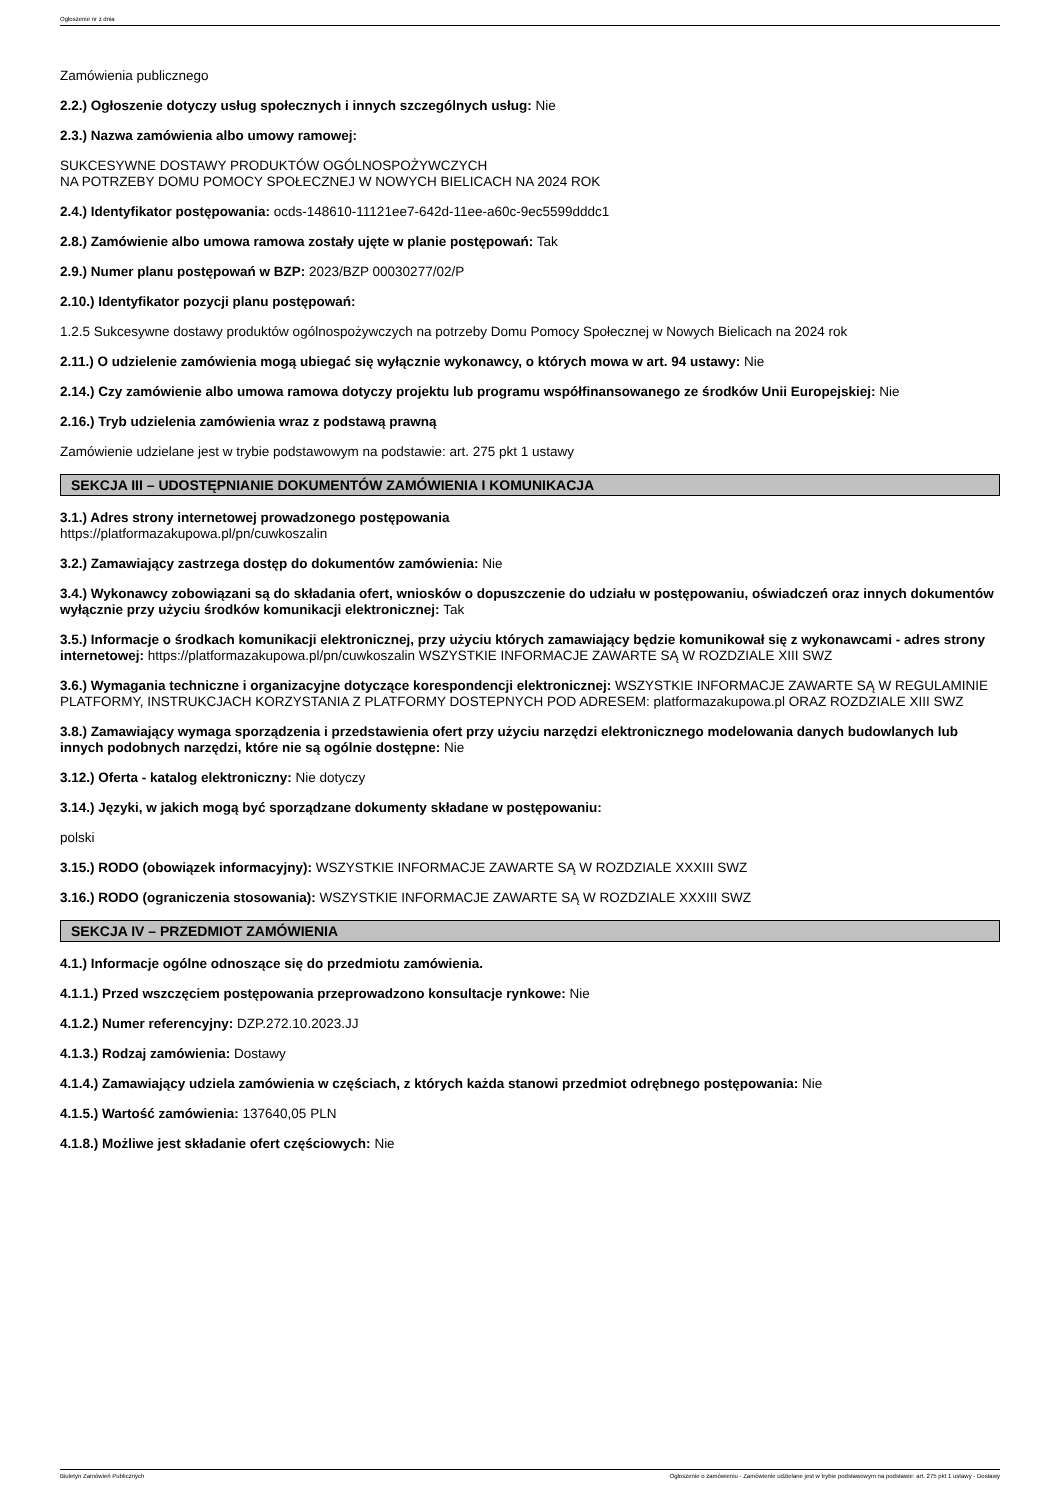Ogłoszenie nr z dnia
Zamówienia publicznego
2.2.) Ogłoszenie dotyczy usług społecznych i innych szczególnych usług: Nie
2.3.) Nazwa zamówienia albo umowy ramowej:
SUKCESYWNE DOSTAWY PRODUKTÓW OGÓLNOSPOŻYWCZYCH
NA POTRZEBY DOMU POMOCY SPOŁECZNEJ W NOWYCH BIELICACH NA 2024 ROK
2.4.) Identyfikator postępowania: ocds-148610-11121ee7-642d-11ee-a60c-9ec5599dddc1
2.8.) Zamówienie albo umowa ramowa zostały ujęte w planie postępowań: Tak
2.9.) Numer planu postępowań w BZP: 2023/BZP 00030277/02/P
2.10.) Identyfikator pozycji planu postępowań:
1.2.5 Sukcesywne dostawy produktów ogólnospożywczych na potrzeby Domu Pomocy Społecznej w Nowych Bielicach na 2024 rok
2.11.) O udzielenie zamówienia mogą ubiegać się wyłącznie wykonawcy, o których mowa w art. 94 ustawy: Nie
2.14.) Czy zamówienie albo umowa ramowa dotyczy projektu lub programu współfinansowanego ze środków Unii Europejskiej: Nie
2.16.) Tryb udzielenia zamówienia wraz z podstawą prawną
Zamówienie udzielane jest w trybie podstawowym na podstawie: art. 275 pkt 1 ustawy
SEKCJA III – UDOSTĘPNIANIE DOKUMENTÓW ZAMÓWIENIA I KOMUNIKACJA
3.1.) Adres strony internetowej prowadzonego postępowania
https://platformazakupowa.pl/pn/cuwkoszalin
3.2.) Zamawiający zastrzega dostęp do dokumentów zamówienia: Nie
3.4.) Wykonawcy zobowiązani są do składania ofert, wniosków o dopuszczenie do udziału w postępowaniu, oświadczeń oraz innych dokumentów wyłącznie przy użyciu środków komunikacji elektronicznej: Tak
3.5.) Informacje o środkach komunikacji elektronicznej, przy użyciu których zamawiający będzie komunikował się z wykonawcami - adres strony internetowej: https://platformazakupowa.pl/pn/cuwkoszalin WSZYSTKIE INFORMACJE ZAWARTE SĄ W ROZDZIALE XIII SWZ
3.6.) Wymagania techniczne i organizacyjne dotyczące korespondencji elektronicznej: WSZYSTKIE INFORMACJE ZAWARTE SĄ W REGULAMINIE PLATFORMY, INSTRUKCJACH KORZYSTANIA Z PLATFORMY DOSTEPNYCH POD ADRESEM: platformazakupowa.pl ORAZ ROZDZIALE XIII SWZ
3.8.) Zamawiający wymaga sporządzenia i przedstawienia ofert przy użyciu narzędzi elektronicznego modelowania danych budowlanych lub innych podobnych narzędzi, które nie są ogólnie dostępne: Nie
3.12.) Oferta - katalog elektroniczny: Nie dotyczy
3.14.) Języki, w jakich mogą być sporządzane dokumenty składane w postępowaniu:
polski
3.15.) RODO (obowiązek informacyjny): WSZYSTKIE INFORMACJE ZAWARTE SĄ W ROZDZIALE XXXIII SWZ
3.16.) RODO (ograniczenia stosowania): WSZYSTKIE INFORMACJE ZAWARTE SĄ W ROZDZIALE XXXIII SWZ
SEKCJA IV – PRZEDMIOT ZAMÓWIENIA
4.1.) Informacje ogólne odnoszące się do przedmiotu zamówienia.
4.1.1.) Przed wszczęciem postępowania przeprowadzono konsultacje rynkowe: Nie
4.1.2.) Numer referencyjny: DZP.272.10.2023.JJ
4.1.3.) Rodzaj zamówienia: Dostawy
4.1.4.) Zamawiający udziela zamówienia w częściach, z których każda stanowi przedmiot odrębnego postępowania: Nie
4.1.5.) Wartość zamówienia: 137640,05 PLN
4.1.8.) Możliwe jest składanie ofert częściowych: Nie
Biuletyn Zamówień Publicznych Ogłoszenie o zamówieniu - Zamówienie udzielane jest w trybie podstawowym na podstawie: art. 275 pkt 1 ustawy - Dostawy